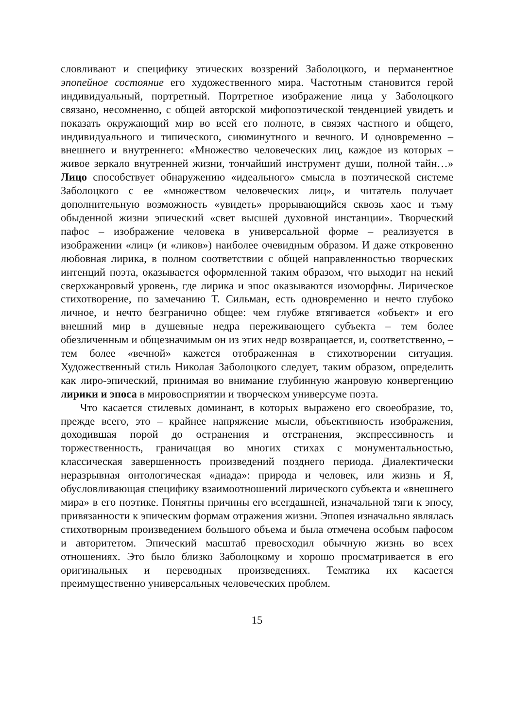словливают и специфику этических воззрений Заболоцкого, и перманентное эпопейное состояние его художественного мира. Частотным становится герой индивидуальный, портретный. Портретное изображение лица у Заболоцкого связано, несомненно, с общей авторской мифопоэтической тенденцией увидеть и показать окружающий мир во всей его полноте, в связях частного и общего, индивидуального и типического, сиюминутного и вечного. И одновременно – внешнего и внутреннего: «Множество человеческих лиц, каждое из которых – живое зеркало внутренней жизни, тончайший инструмент души, полной тайн…» Лицо способствует обнаружению «идеального» смысла в поэтической системе Заболоцкого с ее «множеством человеческих лиц», и читатель получает дополнительную возможность «увидеть» прорывающийся сквозь хаос и тьму обыденной жизни эпический «свет высшей духовной инстанции». Творческий пафос – изображение человека в универсальной форме – реализуется в изображении «лиц» (и «ликов») наиболее очевидным образом. И даже откровенно любовная лирика, в полном соответствии с общей направленностью творческих интенций поэта, оказывается оформленной таким образом, что выходит на некий сверхжанровый уровень, где лирика и эпос оказываются изоморфны. Лирическое стихотворение, по замечанию Т. Сильман, есть одновременно и нечто глубоко личное, и нечто безгранично общее: чем глубже втягивается «объект» и его внешний мир в душевные недра переживающего субъекта – тем более обезличенным и общезначимым он из этих недр возвращается, и, соответственно, – тем более «вечной» кажется отображенная в стихотворении ситуация. Художественный стиль Николая Заболоцкого следует, таким образом, определить как лиро-эпический, принимая во внимание глубинную жанровую конвергенцию лирики и эпоса в мировосприятии и творческом универсуме поэта.
Что касается стилевых доминант, в которых выражено его своеобразие, то, прежде всего, это – крайнее напряжение мысли, объективность изображения, доходившая порой до остранения и отстранения, экспрессивность и торжественность, граничащая во многих стихах с монументальностью, классическая завершенность произведений позднего периода. Диалектически неразрывная онтологическая «диада»: природа и человек, или жизнь и Я, обусловливающая специфику взаимоотношений лирического субъекта и «внешнего мира» в его поэтике. Понятны причины его всегдашней, изначальной тяги к эпосу, привязанности к эпическим формам отражения жизни. Эпопея изначально являлась стихотворным произведением большого объема и была отмечена особым пафосом и авторитетом. Эпический масштаб превосходил обычную жизнь во всех отношениях. Это было близко Заболоцкому и хорошо просматривается в его оригинальных и переводных произведениях. Тематика их касается преимущественно универсальных человеческих проблем.
15